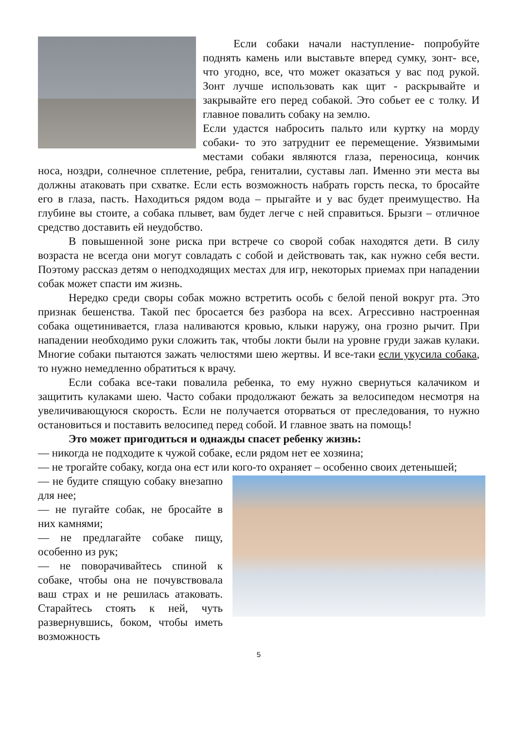Если собаки начали наступление- попробуйте поднять камень или выставьте вперед сумку, зонт- все, что угодно, все, что может оказаться у вас под рукой. Зонт лучше использовать как щит - раскрывайте и закрывайте его перед собакой. Это собьет ее с толку. И главное повалить собаку на землю.
Если удастся набросить пальто или куртку на морду собаки- то это затруднит ее перемещение. Уязвимыми местами собаки являются глаза, переносица, кончик носа, ноздри, солнечное сплетение, ребра, гениталии, суставы лап. Именно эти места вы должны атаковать при схватке. Если есть возможность набрать горсть песка, то бросайте его в глаза, пасть. Находиться рядом вода – прыгайте и у вас будет преимущество. На глубине вы стоите, а собака плывет, вам будет легче с ней справиться. Брызги – отличное средство доставить ей неудобство.
В повышенной зоне риска при встрече со сворой собак находятся дети. В силу возраста не всегда они могут совладать с собой и действовать так, как нужно себя вести. Поэтому рассказ детям о неподходящих местах для игр, некоторых приемах при нападении собак может спасти им жизнь.
Нередко среди своры собак можно встретить особь с белой пеной вокруг рта. Это признак бешенства. Такой пес бросается без разбора на всех. Агрессивно настроенная собака ощетинивается, глаза наливаются кровью, клыки наружу, она грозно рычит. При нападении необходимо руки сложить так, чтобы локти были на уровне груди зажав кулаки. Многие собаки пытаются зажать челюстями шею жертвы. И все-таки если укусила собака, то нужно немедленно обратиться к врачу.
Если собака все-таки повалила ребенка, то ему нужно свернуться калачиком и защитить кулаками шею. Часто собаки продолжают бежать за велосипедом несмотря на увеличивающуюся скорость. Если не получается оторваться от преследования, то нужно остановиться и поставить велосипед перед собой. И главное звать на помощь!
Это может пригодиться и однажды спасет ребенку жизнь:
— никогда не подходите к чужой собаке, если рядом нет ее хозяина;
— не трогайте собаку, когда она ест или кого-то охраняет – особенно своих детенышей;
— не будите спящую собаку внезапно для нее;
— не пугайте собак, не бросайте в них камнями;
— не предлагайте собаке пищу, особенно из рук;
— не поворачивайтесь спиной к собаке, чтобы она не почувствовала ваш страх и не решилась атаковать. Старайтесь стоять к ней, чуть развернувшись, боком, чтобы иметь возможность
5